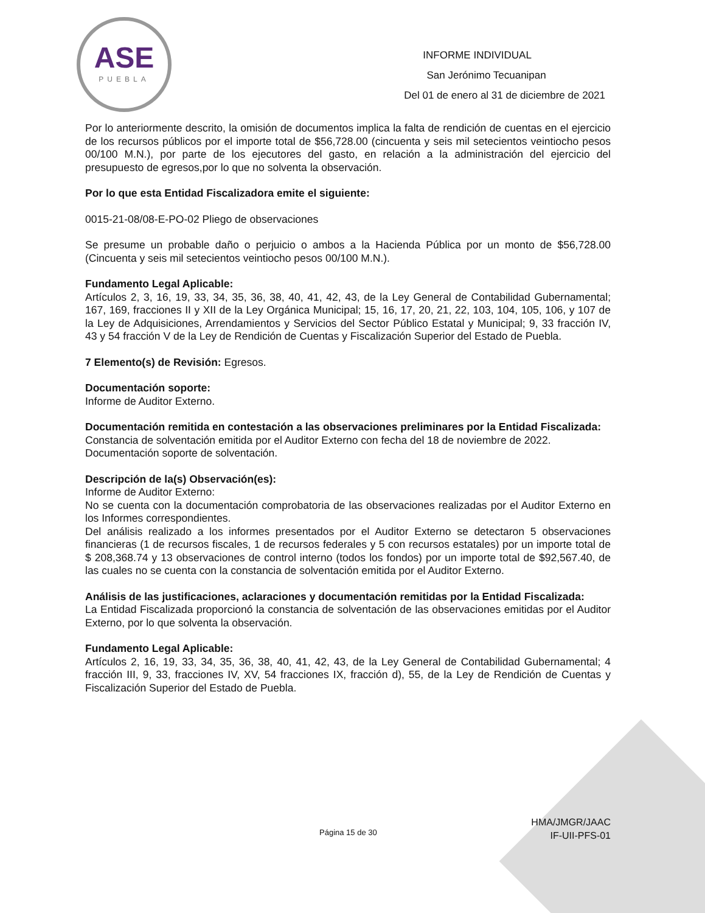ASE
PUEBLA
INFORME INDIVIDUAL
San Jerónimo Tecuanipan
Del 01 de enero al 31 de diciembre de 2021
Por lo anteriormente descrito, la omisión de documentos implica la falta de rendición de cuentas en el ejercicio de los recursos públicos por el importe total de $56,728.00 (cincuenta y seis mil setecientos veintiocho pesos 00/100 M.N.), por parte de los ejecutores del gasto, en relación a la administración del ejercicio del presupuesto de egresos,por lo que no solventa la observación.
Por lo que esta Entidad Fiscalizadora emite el siguiente:
0015-21-08/08-E-PO-02 Pliego de observaciones
Se presume un probable daño o perjuicio o ambos a la Hacienda Pública por un monto de $56,728.00 (Cincuenta y seis mil setecientos veintiocho pesos 00/100 M.N.).
Fundamento Legal Aplicable:
Artículos 2, 3, 16, 19, 33, 34, 35, 36, 38, 40, 41, 42, 43, de la Ley General de Contabilidad Gubernamental; 167, 169, fracciones II y XII de la Ley Orgánica Municipal; 15, 16, 17, 20, 21, 22, 103, 104, 105, 106, y 107 de la Ley de Adquisiciones, Arrendamientos y Servicios del Sector Público Estatal y Municipal; 9, 33 fracción IV, 43 y 54 fracción V de la Ley de Rendición de Cuentas y Fiscalización Superior del Estado de Puebla.
7 Elemento(s) de Revisión: Egresos.
Documentación soporte:
Informe de Auditor Externo.
Documentación remitida en contestación a las observaciones preliminares por la Entidad Fiscalizada:
Constancia de solventación emitida por el Auditor Externo con fecha del 18 de noviembre de 2022.
Documentación soporte de solventación.
Descripción de la(s) Observación(es):
Informe de Auditor Externo:
No se cuenta con la documentación comprobatoria de las observaciones realizadas por el Auditor Externo en los Informes correspondientes.
Del análisis realizado a los informes presentados por el Auditor Externo se detectaron 5 observaciones financieras (1 de recursos fiscales, 1 de recursos federales y 5 con recursos estatales) por un importe total de $ 208,368.74 y 13 observaciones de control interno (todos los fondos) por un importe total de $92,567.40, de las cuales no se cuenta con la constancia de solventación emitida por el Auditor Externo.
Análisis de las justificaciones, aclaraciones y documentación remitidas por la Entidad Fiscalizada:
La Entidad Fiscalizada proporcionó la constancia de solventación de las observaciones emitidas por el Auditor Externo, por lo que solventa la observación.
Fundamento Legal Aplicable:
Artículos 2, 16, 19, 33, 34, 35, 36, 38, 40, 41, 42, 43, de la Ley General de Contabilidad Gubernamental; 4 fracción III, 9, 33, fracciones IV, XV, 54 fracciones IX, fracción d), 55, de la Ley de Rendición de Cuentas y Fiscalización Superior del Estado de Puebla.
Página 15 de 30
HMA/JMGR/JAAC
IF-UII-PFS-01